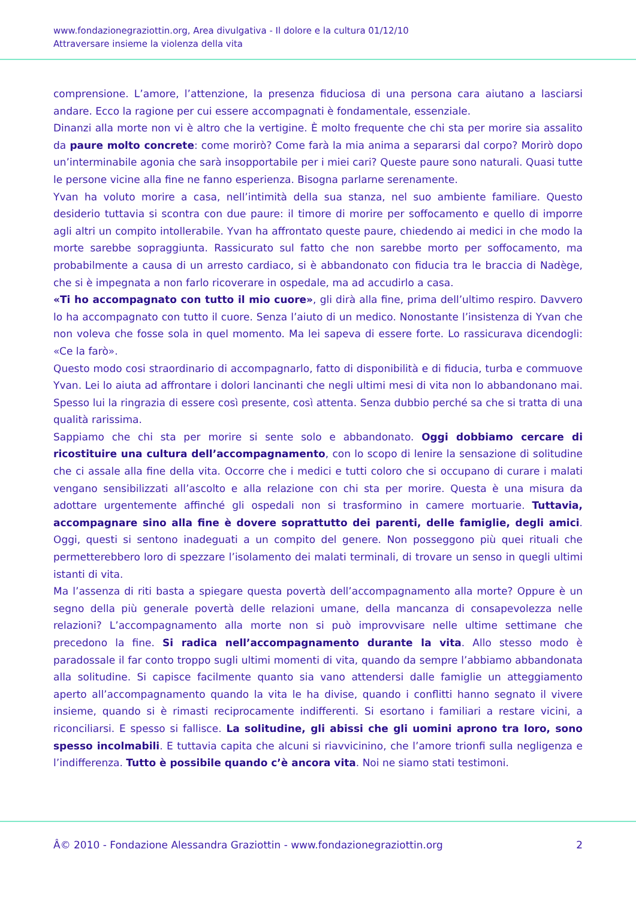www.fondazionegraziottin.org, Area divulgativa - Il dolore e la cultura 01/12/10
Attraversare insieme la violenza della vita
comprensione. L’amore, l’attenzione, la presenza fiduciosa di una persona cara aiutano a lasciarsi andare. Ecco la ragione per cui essere accompagnati è fondamentale, essenziale.
Dinanzi alla morte non vi è altro che la vertigine. È molto frequente che chi sta per morire sia assalito da paure molto concrete: come morirò? Come farà la mia anima a separarsi dal corpo? Morirò dopo un’interminabile agonia che sarà insopportabile per i miei cari? Queste paure sono naturali. Quasi tutte le persone vicine alla fine ne fanno esperienza. Bisogna parlarne serenamente.
Yvan ha voluto morire a casa, nell’intimità della sua stanza, nel suo ambiente familiare. Questo desiderio tuttavia si scontra con due paure: il timore di morire per soffocamento e quello di imporre agli altri un compito intollerabile. Yvan ha affrontato queste paure, chiedendo ai medici in che modo la morte sarebbe sopraggiunta. Rassicurato sul fatto che non sarebbe morto per soffocamento, ma probabilmente a causa di un arresto cardiaco, si è abbandonato con fiducia tra le braccia di Nadège, che si è impegnata a non farlo ricoverare in ospedale, ma ad accudirlo a casa.
«Ti ho accompagnato con tutto il mio cuore», gli dirà alla fine, prima dell’ultimo respiro. Davvero lo ha accompagnato con tutto il cuore. Senza l’aiuto di un medico. Nonostante l’insistenza di Yvan che non voleva che fosse sola in quel momento. Ma lei sapeva di essere forte. Lo rassicurava dicendogli: «Ce la farò».
Questo modo cosi straordinario di accompagnarlo, fatto di disponibilità e di fiducia, turba e commuove Yvan. Lei lo aiuta ad affrontare i dolori lancinanti che negli ultimi mesi di vita non lo abbandonano mai. Spesso lui la ringrazia di essere così presente, così attenta. Senza dubbio perché sa che si tratta di una qualità rarissima.
Sappiamo che chi sta per morire si sente solo e abbandonato. Oggi dobbiamo cercare di ricostituire una cultura dell’accompagnamento, con lo scopo di lenire la sensazione di solitudine che ci assale alla fine della vita. Occorre che i medici e tutti coloro che si occupano di curare i malati vengano sensibilizzati all’ascolto e alla relazione con chi sta per morire. Questa è una misura da adottare urgentemente affinché gli ospedali non si trasformino in camere mortuarie. Tuttavia, accompagnare sino alla fine è dovere soprattutto dei parenti, delle famiglie, degli amici. Oggi, questi si sentono inadeguati a un compito del genere. Non posseggono più quei rituali che permetterebbero loro di spezzare l’isolamento dei malati terminali, di trovare un senso in quegli ultimi istanti di vita.
Ma l’assenza di riti basta a spiegare questa povertà dell’accompagnamento alla morte? Oppure è un segno della più generale povertà delle relazioni umane, della mancanza di consapevolezza nelle relazioni? L’accompagnamento alla morte non si può improvvisare nelle ultime settimane che precedono la fine. Si radica nell’accompagnamento durante la vita. Allo stesso modo è paradossale il far conto troppo sugli ultimi momenti di vita, quando da sempre l’abbiamo abbandonata alla solitudine. Si capisce facilmente quanto sia vano attendersi dalle famiglie un atteggiamento aperto all’accompagnamento quando la vita le ha divise, quando i conflitti hanno segnato il vivere insieme, quando si è rimasti reciprocamente indifferenti. Si esortano i familiari a restare vicini, a riconciliarsi. E spesso si fallisce. La solitudine, gli abissi che gli uomini aprono tra loro, sono spesso incolmabili. E tuttavia capita che alcuni si riavvicinino, che l’amore trionfi sulla negligenza e l’indifferenza. Tutto è possibile quando c’è ancora vita. Noi ne siamo stati testimoni.
Â© 2010 - Fondazione Alessandra Graziottin - www.fondazionegraziottin.org 2